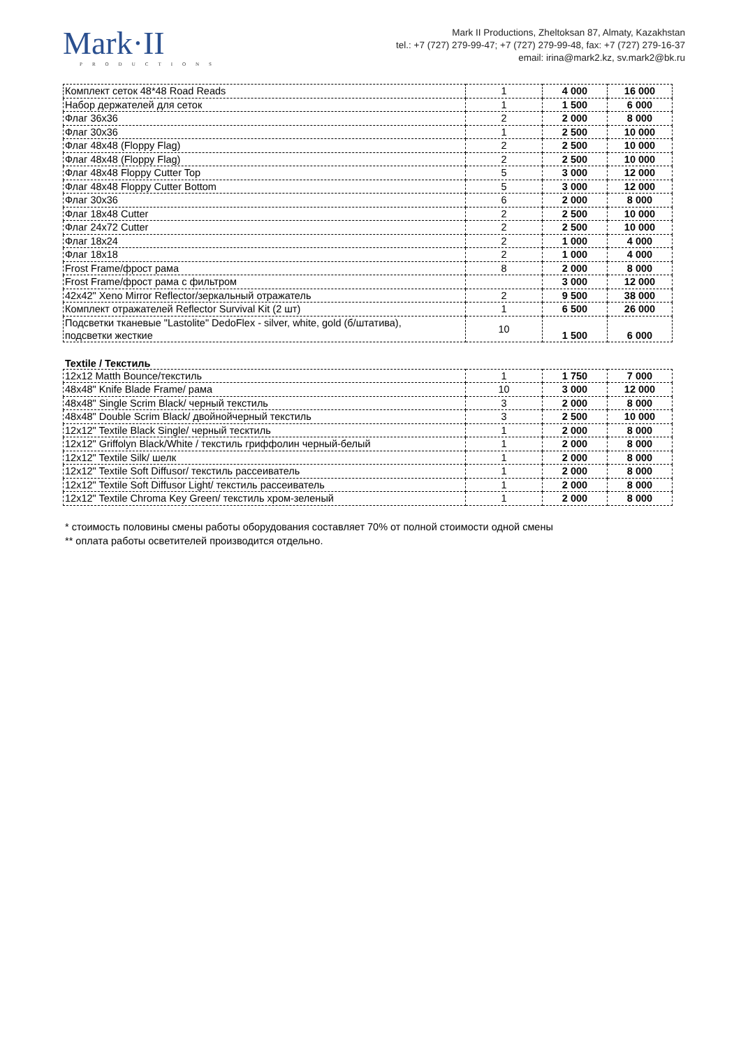Mark·II
PRODUCTIONS
Mark II Productions, Zheltoksan 87, Almaty, Kazakhstan
tel.: +7 (727) 279-99-47; +7 (727) 279-99-48, fax: +7 (727) 279-16-37
email: irina@mark2.kz, sv.mark2@bk.ru
| Комплект сеток 48*48 Road Reads | 1 | 4 000 | 16 000 |
| Набор держателей для сеток | 1 | 1 500 | 6 000 |
| Флаг 36x36 | 2 | 2 000 | 8 000 |
| Флаг 30x36 | 1 | 2 500 | 10 000 |
| Флаг 48x48 (Floppy Flag) | 2 | 2 500 | 10 000 |
| Флаг 48x48 (Floppy Flag) | 2 | 2 500 | 10 000 |
| Флаг 48x48 Floppy Cutter Top | 5 | 3 000 | 12 000 |
| Флаг 48x48 Floppy Cutter Bottom | 5 | 3 000 | 12 000 |
| Флаг 30x36 | 6 | 2 000 | 8 000 |
| Флаг 18x48 Cutter | 2 | 2 500 | 10 000 |
| Флаг 24x72 Cutter | 2 | 2 500 | 10 000 |
| Флаг 18x24 | 2 | 1 000 | 4 000 |
| Флаг 18x18 | 2 | 1 000 | 4 000 |
| Frost Frame/фрост рама | 8 | 2 000 | 8 000 |
| Frost Frame/фрост рама с фильтром | | 3 000 | 12 000 |
| 42x42" Xeno Mirror Reflector/зеркальный отражатель | 2 | 9 500 | 38 000 |
| Комплект отражателей Reflector Survival Kit (2 шт) | 1 | 6 500 | 26 000 |
| Подсветки тканевые "Lastolite" DedoFlex - silver, white, gold (б/штатива), подсветки жесткие | 10 | 1 500 | 6 000 |
Textile / Текстиль
| 12x12 Matth Bounce/текстиль | 1 | 1 750 | 7 000 |
| 48x48" Knife Blade Frame/ рама | 10 | 3 000 | 12 000 |
| 48x48" Single Scrim Black/ черный текстиль | 3 | 2 000 | 8 000 |
| 48x48" Double Scrim Black/ двойнойчерный текстиль | 3 | 2 500 | 10 000 |
| 12x12" Textile Black Single/ черный тесктиль | 1 | 2 000 | 8 000 |
| 12x12" Griffolyn Black/White / текстиль гриффолин черный-белый | 1 | 2 000 | 8 000 |
| 12x12" Textile Silk/ шелк | 1 | 2 000 | 8 000 |
| 12x12" Textile Soft Diffusor/ текстиль рассеиватель | 1 | 2 000 | 8 000 |
| 12x12" Textile Soft Diffusor Light/ текстиль рассеиватель | 1 | 2 000 | 8 000 |
| 12x12" Textile Chroma Key Green/ текстиль хром-зеленый | 1 | 2 000 | 8 000 |
* стоимость половины смены работы оборудования составляет 70% от полной стоимости одной смены
** оплата работы осветителей производится отдельно.